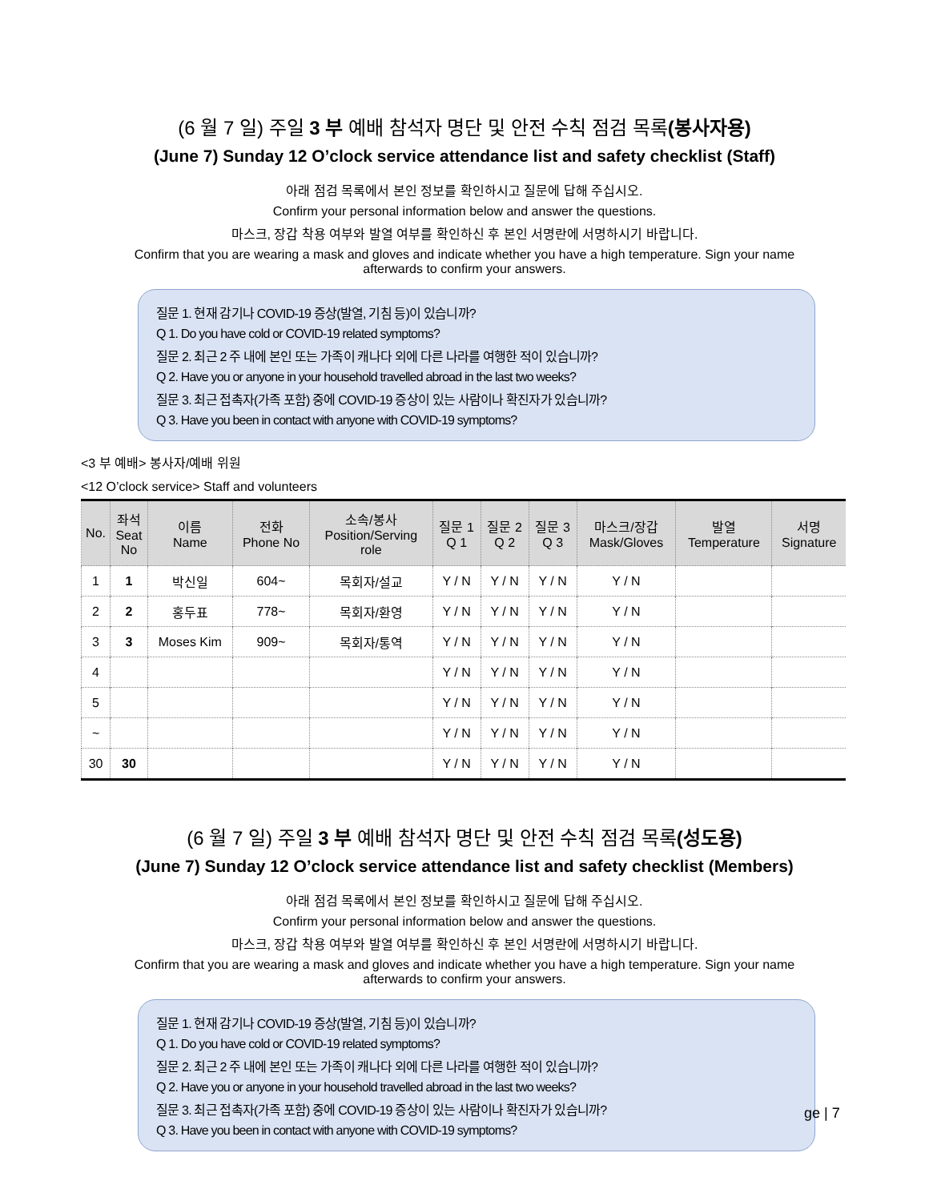(6 월 7 일) 주일 3 부 예배 참석자 명단 및 안전 수칙 점검 목록(봉사자용)
(June 7) Sunday 12 O’clock service attendance list and safety checklist (Staff)
아래 점검 목록에서 본인 정보를 확인하시고 질문에 답해 주십시오.
Confirm your personal information below and answer the questions.
마스크, 장갑 착용 여부와 발열 여부를 확인하신 후 본인 서명란에 서명하시기 바랍니다.
Confirm that you are wearing a mask and gloves and indicate whether you have a high temperature. Sign your name
afterwards to confirm your answers.
질문 1. 현재 감기나 COVID-19 증상(발열, 기침 등)이 있습니까?
Q 1. Do you have cold or COVID-19 related symptoms?
질문 2. 최근 2 주 내에 본인 또는 가족이 캐나다 외에 다른 나라를 여행한 적이 있습니까?
Q 2. Have you or anyone in your household travelled abroad in the last two weeks?
질문 3. 최근 접촉자(가족 포함) 중에 COVID-19 증상이 있는 사람이나 확진자가 있습니까?
Q 3. Have you been in contact with anyone with COVID-19 symptoms?
<3 부 예배> 봉사자/예배 위원
<12 O’clock service> Staff and volunteers
| No. | 좌석 Seat No | 이름 Name | 전화 Phone No | 소속/봉사 Position/Serving role | 질문 1 Q 1 | 질문 2 Q 2 | 질문 3 Q 3 | 마스크/장갑 Mask/Gloves | 발열 Temperature | 서명 Signature |
| --- | --- | --- | --- | --- | --- | --- | --- | --- | --- | --- |
| 1 | 1 | 박신일 | 604~ | 목회자/설교 | Y / N | Y / N | Y / N | Y / N | | |
| 2 | 2 | 홍두표 | 778~ | 목회자/환영 | Y / N | Y / N | Y / N | Y / N | | |
| 3 | 3 | Moses Kim | 909~ | 목회자/통역 | Y / N | Y / N | Y / N | Y / N | | |
| 4 | | | | | Y / N | Y / N | Y / N | Y / N | | |
| 5 | | | | | Y / N | Y / N | Y / N | Y / N | | |
| ~ | | | | | Y / N | Y / N | Y / N | Y / N | | |
| 30 | 30 | | | | Y / N | Y / N | Y / N | Y / N | | |
(6 월 7 일) 주일 3 부 예배 참석자 명단 및 안전 수칙 점검 목록(성도용)
(June 7) Sunday 12 O’clock service attendance list and safety checklist (Members)
아래 점검 목록에서 본인 정보를 확인하시고 질문에 답해 주십시오.
Confirm your personal information below and answer the questions.
마스크, 장갑 착용 여부와 발열 여부를 확인하신 후 본인 서명란에 서명하시기 바랍니다.
Confirm that you are wearing a mask and gloves and indicate whether you have a high temperature. Sign your name
afterwards to confirm your answers.
질문 1. 현재 감기나 COVID-19 증상(발열, 기침 등)이 있습니까?
Q 1. Do you have cold or COVID-19 related symptoms?
질문 2. 최근 2 주 내에 본인 또는 가족이 캐나다 외에 다른 나라를 여행한 적이 있습니까?
Q 2. Have you or anyone in your household travelled abroad in the last two weeks?
질문 3. 최근 접촉자(가족 포함) 중에 COVID-19 증상이 있는 사람이나 확진자가 있습니까?
Q 3. Have you been in contact with anyone with COVID-19 symptoms?
ge | 7